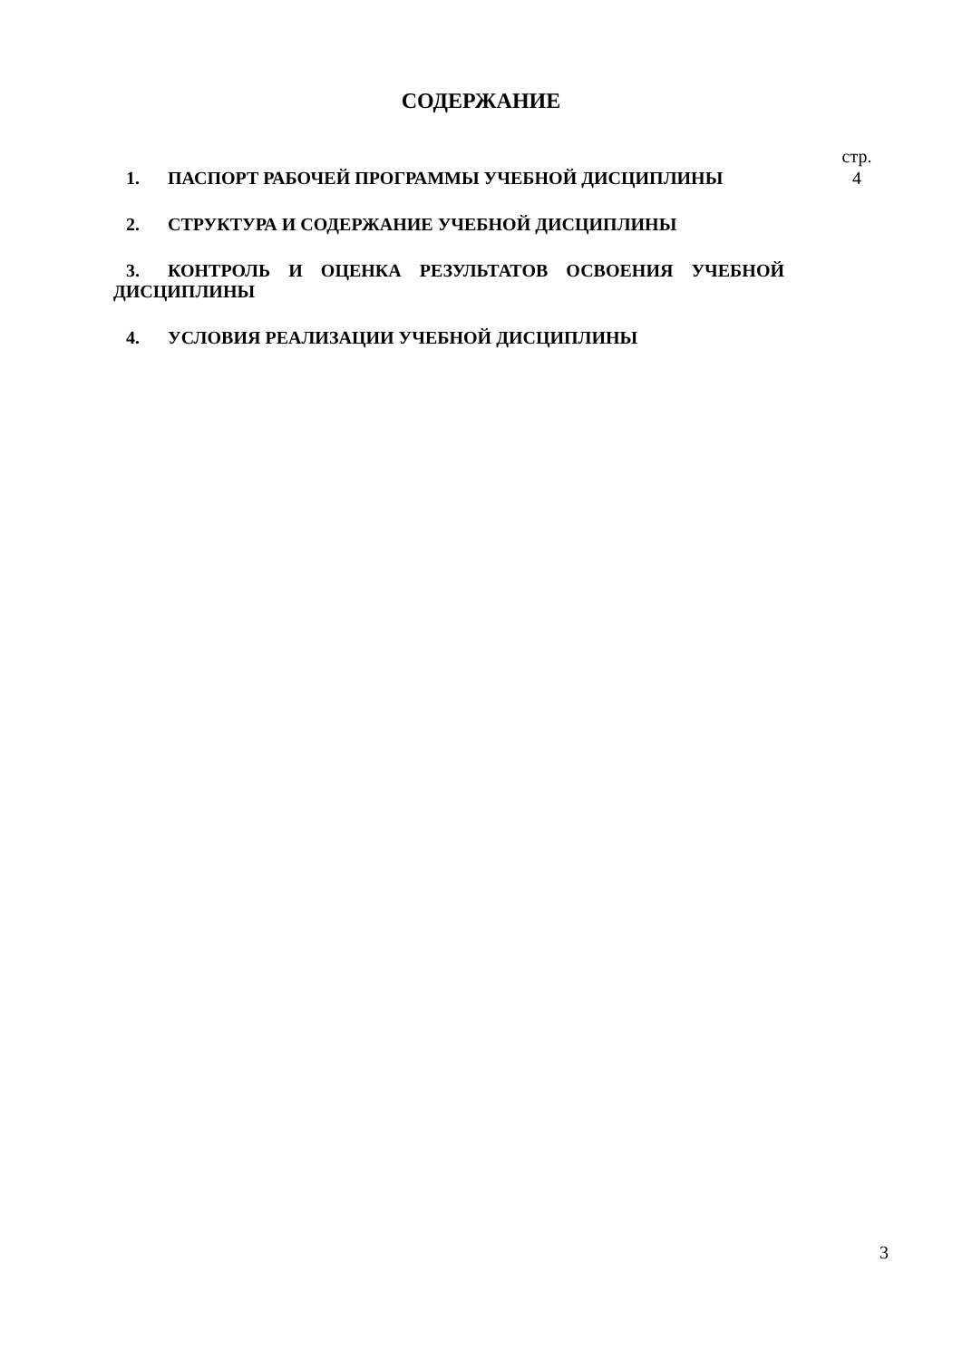СОДЕРЖАНИЕ
1. ПАСПОРТ РАБОЧЕЙ ПРОГРАММЫ УЧЕБНОЙ ДИСЦИПЛИНЫ
стр.
4
2. СТРУКТУРА И СОДЕРЖАНИЕ УЧЕБНОЙ ДИСЦИПЛИНЫ
3. КОНТРОЛЬ И ОЦЕНКА РЕЗУЛЬТАТОВ ОСВОЕНИЯ УЧЕБНОЙ ДИСЦИПЛИНЫ
4. УСЛОВИЯ РЕАЛИЗАЦИИ УЧЕБНОЙ ДИСЦИПЛИНЫ
3